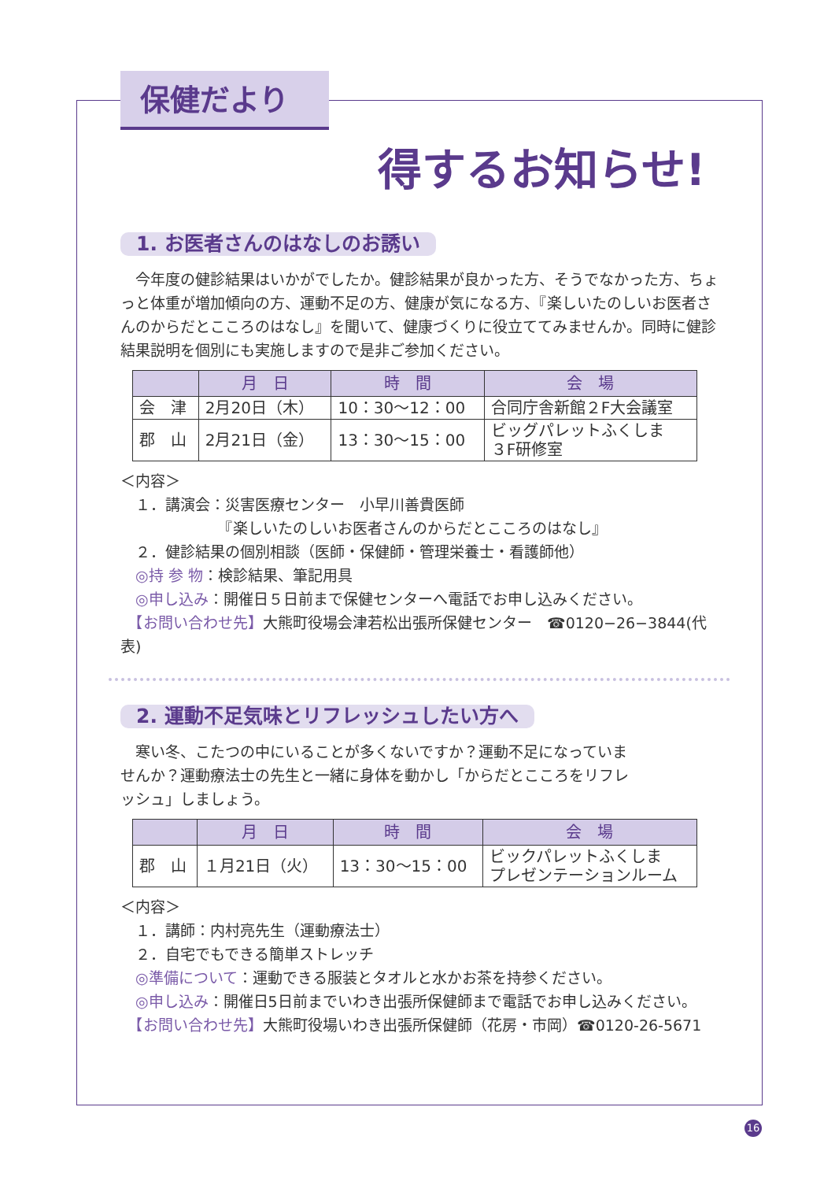保健だより
得するお知らせ!
1. お医者さんのはなしのお誘い
　今年度の健診結果はいかがでしたか。健診結果が良かった方、そうでなかった方、ちょっと体重が増加傾向の方、運動不足の方、健康が気になる方、『楽しいたのしいお医者さんのからだとこころのはなし』を聞いて、健康づくりに役立ててみませんか。同時に健診結果説明を個別にも実施しますので是非ご参加ください。
| | 月 日 | 時 間 | 会 場 |
| --- | --- | --- | --- |
| 会 津 | 2月20日（木） | 10：30～12：00 | 合同庁舎新館２F大会議室 |
| 郡 山 | 2月21日（金） | 13：30～15：00 | ビッグパレットふくしま ３F研修室 |
＜内容＞
　１．講演会：災害医療センター　小早川善貴医師
　　　　　　　『楽しいたのしいお医者さんのからだとこころのはなし』
　２．健診結果の個別相談（医師・保健師・管理栄養士・看護師他）
　◎持 参 物：検診結果、筆記用具
　◎申し込み：開催日５日前まで保健センターへ電話でお申し込みください。
　【お問い合わせ先】大熊町役場会津若松出張所保健センター　☎0120−26−3844(代表)
2. 運動不足気味とリフレッシュしたい方へ
　寒い冬、こたつの中にいることが多くないですか？運動不足になっていませんか？運動療法士の先生と一緒に身体を動かし「からだとこころをリフレッシュ」しましょう。
| | 月 日 | 時 間 | 会 場 |
| --- | --- | --- | --- |
| 郡 山 | １月21日（火） | 13：30～15：00 | ビックパレットふくしま プレゼンテーションルーム |
＜内容＞
　１．講師：内村亮先生（運動療法士）
　２．自宅でもできる簡単ストレッチ
　◎準備について：運動できる服装とタオルと水かお茶を持参ください。
　◎申し込み：開催日5日前までいわき出張所保健師まで電話でお申し込みください。
　【お問い合わせ先】大熊町役場いわき出張所保健師（花房・市岡）☎0120-26-5671
16